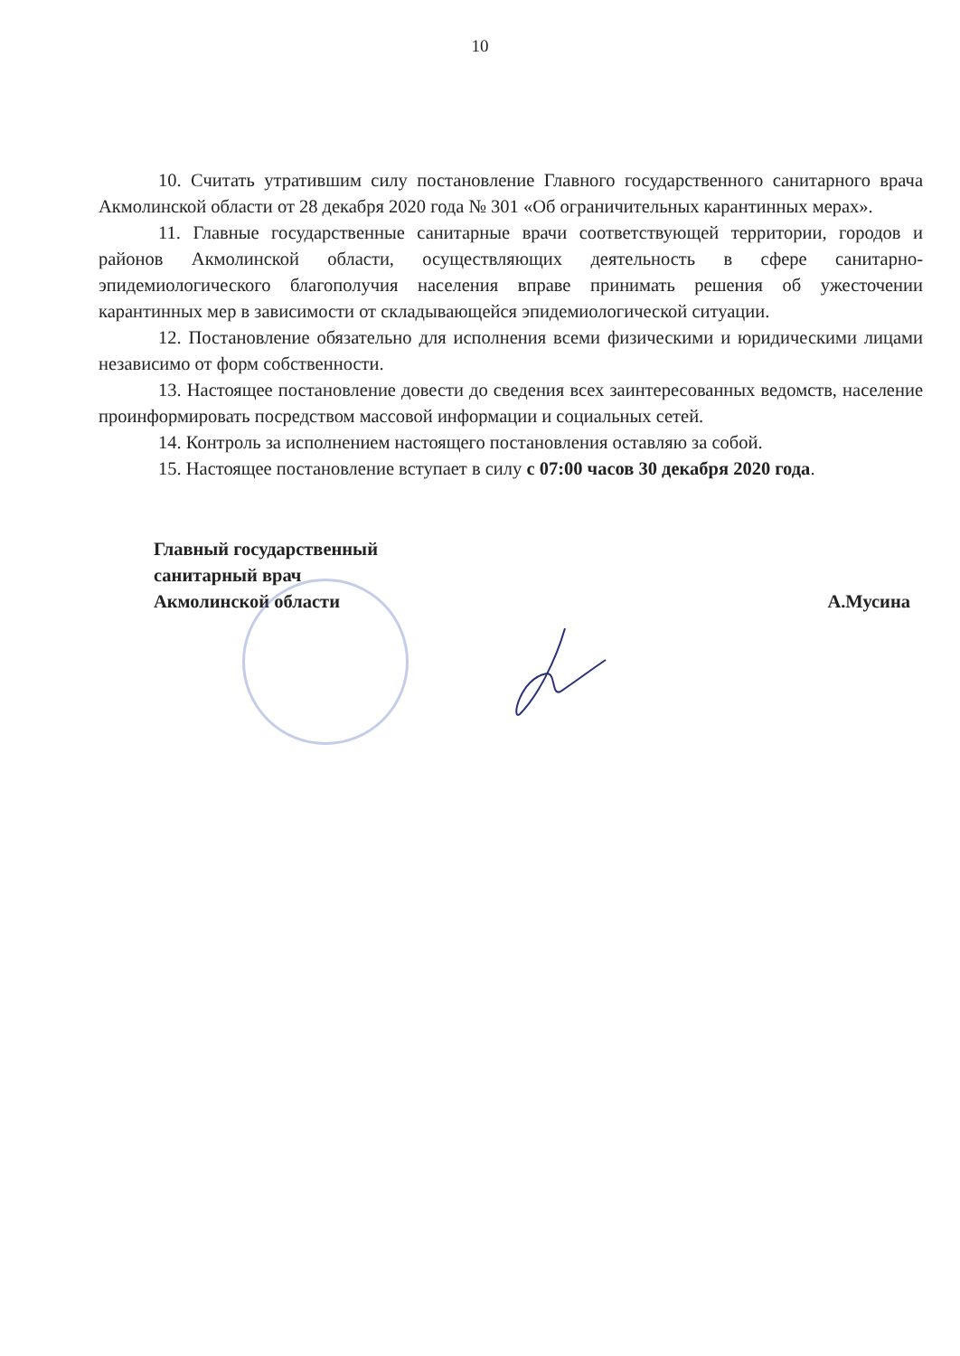10
10. Считать утратившим силу постановление Главного государственного санитарного врача Акмолинской области от 28 декабря 2020 года № 301 «Об ограничительных карантинных мерах».
11. Главные государственные санитарные врачи соответствующей территории, городов и районов Акмолинской области, осуществляющих деятельность в сфере санитарно-эпидемиологического благополучия населения вправе принимать решения об ужесточении карантинных мер в зависимости от складывающейся эпидемиологической ситуации.
12. Постановление обязательно для исполнения всеми физическими и юридическими лицами независимо от форм собственности.
13. Настоящее постановление довести до сведения всех заинтересованных ведомств, население проинформировать посредством массовой информации и социальных сетей.
14. Контроль за исполнением настоящего постановления оставляю за собой.
15. Настоящее постановление вступает в силу с 07:00 часов 30 декабря 2020 года.
Главный государственный
санитарный врач
Акмолинской области
А.Мусина